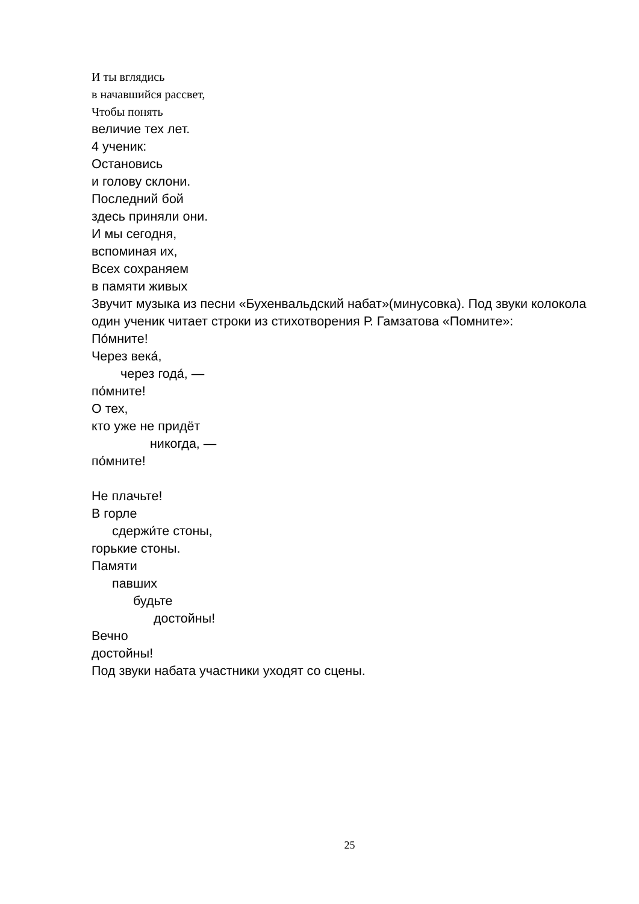И ты вглядись
в начавшийся рассвет,
Чтобы понять
величие тех лет.
4 ученик:
Остановись
и голову склони.
Последний бой
здесь приняли они.
И мы сегодня,
вспоминая их,
Всех сохраняем
в памяти живых
Звучит музыка из песни «Бухенвальдский набат»(минусовка). Под звуки колокола один ученик читает строки из стихотворения Р. Гамзатова «Помните»:
По́мните!
Через века́,
через года́, —
по́мните!
О тех,
кто уже не придёт
никогда, —
по́мните!
Не плачьте!
В горле
сдержи́те стоны,
горькие стоны.
Памяти
павших
будьте
достойны!
Вечно
достойны!
Под звуки набата участники уходят со сцены.
25